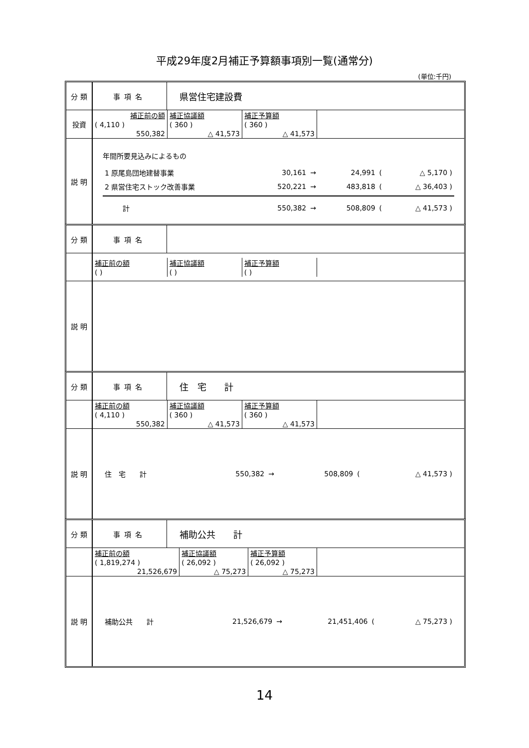平成29年度2月補正予算額事項別一覧(通常分)
(単位:千円)
| 分 類 | 事項名 | 県営住宅建設費 |
| 投資 | / 補正前の額 / 補正協議額 / 補正予算額 / / ( 4,110 ) / ( 360 ) / ( 360 ) / / 550,382 / △ 41,573 / △ 41,573 / | |
| 説 明 | 年間所要見込みによるもの / 1 原尾島団地建替事業 / 30,161 / → / 24,991 / ( / △ 5,170 ) / / 2 県営住宅ストック改善事業 / 520,221 / → / 483,818 / ( / △ 36,403 ) / / 計 / 550,382 / → / 508,809 / ( / △ 41,573 ) / | |
| 分 類 | 事項名 | |
| | / 補正前の額 / 補正協議額 / 補正予算額 / / ( ) / ( ) / ( ) / | |
| 説 明 | | |
| 分 類 | 事項名 | 住 宅 計 |
| | / 補正前の額 / 補正協議額 / 補正予算額 / / ( 4,110 ) / ( 360 ) / ( 360 ) / / 550,382 / △ 41,573 / △ 41,573 / | |
| 説 明 | / 住 宅 計 / 550,382 / → / 508,809 / ( / △ 41,573 ) / | |
| 分 類 | 事項名 | 補助公共 計 |
| | / 補正前の額 / 補正協議額 / 補正予算額 / / ( 1,819,274 ) / ( 26,092 ) / ( 26,092 ) / / 21,526,679 / △ 75,273 / △ 75,273 / | |
| 説 明 | / 補助公共 計 / 21,526,679 / → / 21,451,406 / ( / △ 75,273 ) / | |
14